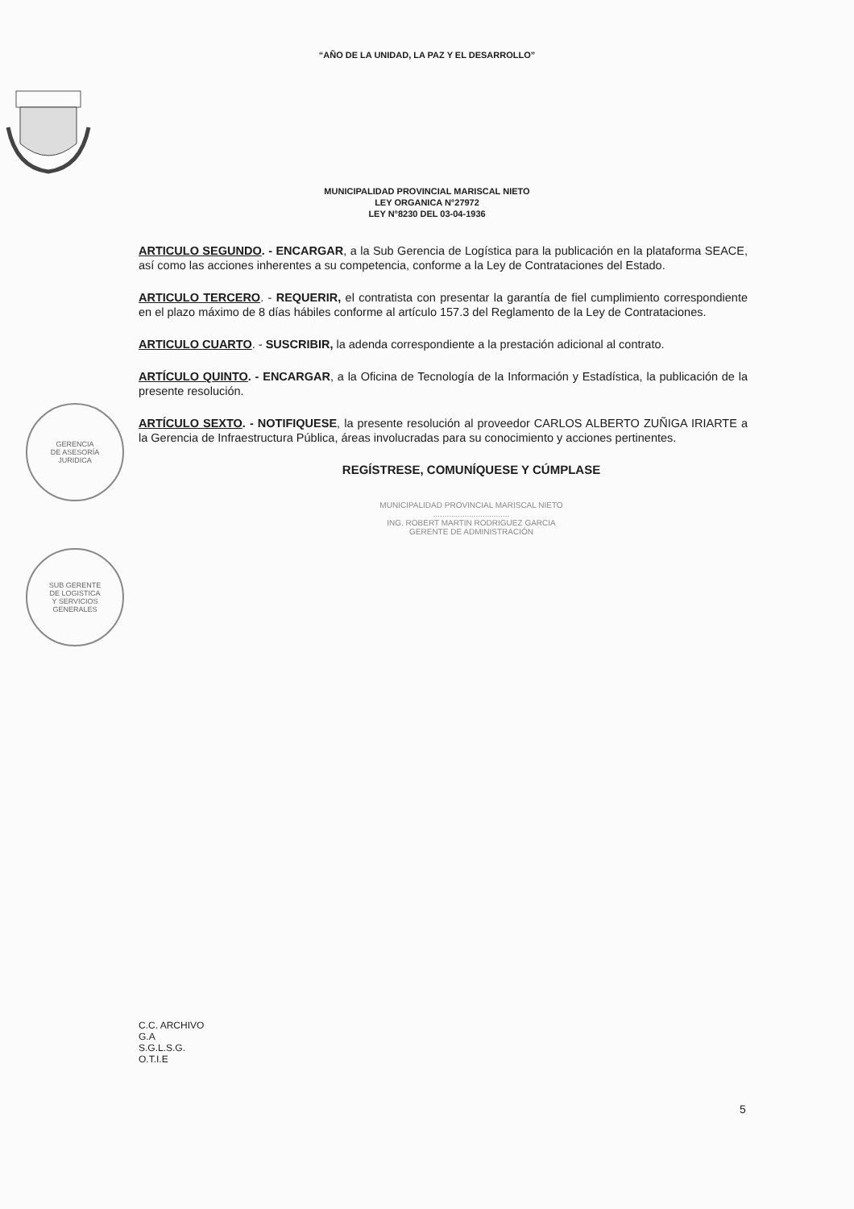“AÑO DE LA UNIDAD, LA PAZ Y EL DESARROLLO”
MUNICIPALIDAD PROVINCIAL MARISCAL NIETO
LEY ORGANICA N°27972
LEY N°8230 DEL 03-04-1936
ARTICULO SEGUNDO. - ENCARGAR, a la Sub Gerencia de Logística para la publicación en la plataforma SEACE, así como las acciones inherentes a su competencia, conforme a la Ley de Contrataciones del Estado.
ARTICULO TERCERO. - REQUERIR, el contratista con presentar la garantía de fiel cumplimiento correspondiente en el plazo máximo de 8 días hábiles conforme al artículo 157.3 del Reglamento de la Ley de Contrataciones.
ARTICULO CUARTO. - SUSCRIBIR, la adenda correspondiente a la prestación adicional al contrato.
ARTÍCULO QUINTO. - ENCARGAR, a la Oficina de Tecnología de la Información y Estadística, la publicación de la presente resolución.
ARTÍCULO SEXTO. - NOTIFIQUESE, la presente resolución al proveedor CARLOS ALBERTO ZUÑIGA IRIARTE a la Gerencia de Infraestructura Pública, áreas involucradas para su conocimiento y acciones pertinentes.
REGÍSTRESE, COMUNÍQUESE Y CÚMPLASE
MUNICIPALIDAD PROVINCIAL MARISCAL NIETO
..................................
ING. ROBERT MARTIN RODRIGUEZ GARCIA
GERENTE DE ADMINISTRACIÓN
GERENCIA
DE ASESORÍA
JURIDICA
SUB GERENTE
DE LOGISTICA
Y SERVICIOS
GENERALES
C.C. ARCHIVO
G.A
S.G.L.S.G.
O.T.I.E
5